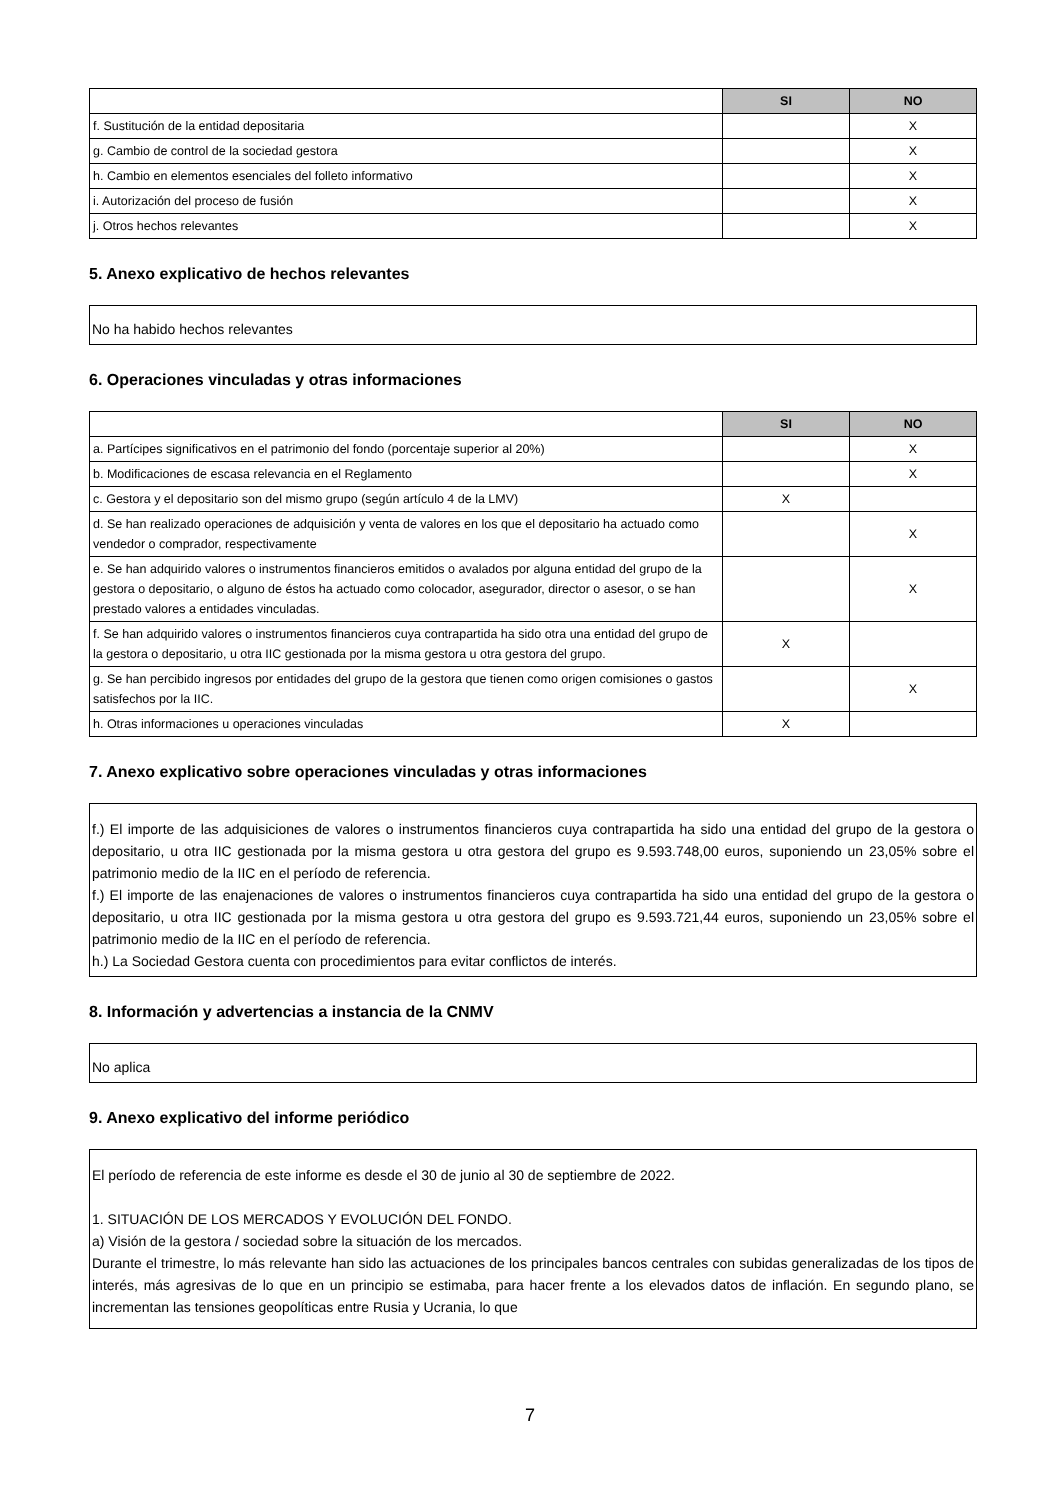| | SI | NO |
| --- | --- | --- |
| f. Sustitución de la entidad depositaria | | X |
| g. Cambio de control de la sociedad gestora | | X |
| h. Cambio en elementos esenciales del folleto informativo | | X |
| i. Autorización del proceso de fusión | | X |
| j. Otros hechos relevantes | | X |
5. Anexo explicativo de hechos relevantes
No ha habido hechos relevantes
6. Operaciones vinculadas y otras informaciones
| | SI | NO |
| --- | --- | --- |
| a. Partícipes significativos en el patrimonio del fondo (porcentaje superior al 20%) | | X |
| b. Modificaciones de escasa relevancia en el Reglamento | | X |
| c. Gestora y el depositario son del mismo grupo (según artículo 4 de la LMV) | X | |
| d. Se han realizado operaciones de adquisición y venta de valores en los que el depositario ha actuado como vendedor o comprador, respectivamente | | X |
| e. Se han adquirido valores o instrumentos financieros emitidos o avalados por alguna entidad del grupo de la gestora o depositario, o alguno de éstos ha actuado como colocador, asegurador, director o asesor, o se han prestado valores a entidades vinculadas. | | X |
| f. Se han adquirido valores o instrumentos financieros cuya contrapartida ha sido otra una entidad del grupo de la gestora o depositario, u otra IIC gestionada por la misma gestora u otra gestora del grupo. | X | |
| g. Se han percibido ingresos por entidades del grupo de la gestora que tienen como origen comisiones o gastos satisfechos por la IIC. | | X |
| h. Otras informaciones u operaciones vinculadas | X | |
7. Anexo explicativo sobre operaciones vinculadas y otras informaciones
f.) El importe de las adquisiciones de valores o instrumentos financieros cuya contrapartida ha sido una entidad del grupo de la gestora o depositario, u otra IIC gestionada por la misma gestora u otra gestora del grupo es 9.593.748,00 euros, suponiendo un 23,05% sobre el patrimonio medio de la IIC en el período de referencia.
f.) El importe de las enajenaciones de valores o instrumentos financieros cuya contrapartida ha sido una entidad del grupo de la gestora o depositario, u otra IIC gestionada por la misma gestora u otra gestora del grupo es 9.593.721,44 euros, suponiendo un 23,05% sobre el patrimonio medio de la IIC en el período de referencia.
h.) La Sociedad Gestora cuenta con procedimientos para evitar conflictos de interés.
8. Información y advertencias a instancia de la CNMV
No aplica
9. Anexo explicativo del informe periódico
El período de referencia de este informe es desde el 30 de junio al 30 de septiembre de 2022.
1. SITUACIÓN DE LOS MERCADOS Y EVOLUCIÓN DEL FONDO.
a) Visión de la gestora / sociedad sobre la situación de los mercados.
Durante el trimestre, lo más relevante han sido las actuaciones de los principales bancos centrales con subidas generalizadas de los tipos de interés, más agresivas de lo que en un principio se estimaba, para hacer frente a los elevados datos de inflación. En segundo plano, se incrementan las tensiones geopolíticas entre Rusia y Ucrania, lo que
7